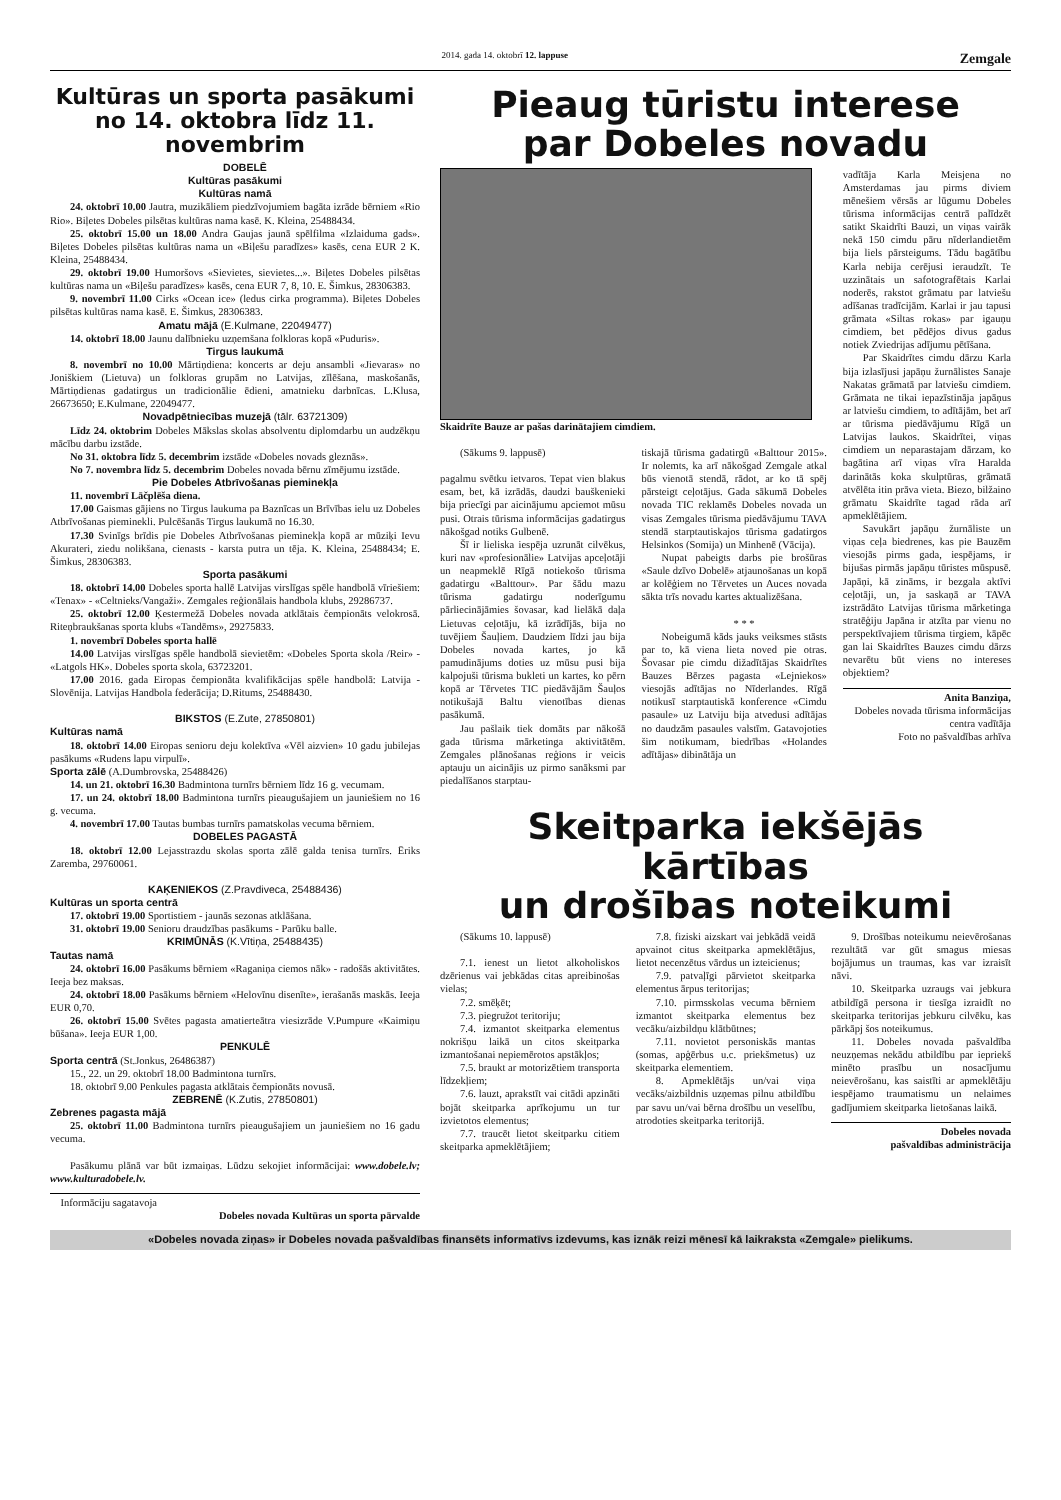2014. gada 14. oktobrī 12. lappuse Zemgale
Kultūras un sporta pasākumi
no 14. oktobra līdz 11. novembrim
DOBELĒ
Kultūras pasākumi
Kultūras namā
24. oktobrī 10.00 Jautra, muzikāliem piedzīvojumiem bagāta izrāde bērniem «Rio Rio». Biļetes Dobeles pilsētas kultūras nama kasē. K. Kleina, 25488434.
25. oktobrī 15.00 un 18.00 Andra Gaujas jaunā spēlfilma «Izlaiduma gads». Biļetes Dobeles pilsētas kultūras nama un «Biļešu paradīzes» kasēs, cena EUR 2 K. Kleina, 25488434.
29. oktobrī 19.00 Humoršovs «Sievietes, sievietes...». Biļetes Dobeles pilsētas kultūras nama un «Biļešu paradīzes» kasēs, cena EUR 7, 8, 10. E. Šimkus, 28306383.
9. novembrī 11.00 Cirks «Ocean ice» (ledus cirka programma). Biļetes Dobeles pilsētas kultūras nama kasē. E. Šimkus, 28306383.
Amatu mājā (E.Kulmane, 22049477)
14. oktobrī 18.00 Jaunu dalībnieku uzņemšana folkloras kopā «Puduris».
Tirgus laukumā
8. novembrī no 10.00 Mārtiņdiena: koncerts ar deju ansambli «Jievaras» no Joniškiem (Lietuva) un folkloras grupām no Latvijas, zīlēšana, maskošanās, Mārtiņdienas gadatirgus un tradicionālie ēdieni, amatnieku darbnīcas. L.Klusa, 26673650; E.Kulmane, 22049477.
Novadpētniecības muzejā (tālr. 63721309)
Līdz 24. oktobrim Dobeles Mākslas skolas absolventu diplomdarbu un audzēkņu mācību darbu izstāde.
No 31. oktobra līdz 5. decembrim izstāde «Dobeles novads gleznās».
No 7. novembra līdz 5. decembrim Dobeles novada bērnu zīmējumu izstāde.
Pie Dobeles Atbrīvošanas pieminekļa
11. novembrī Lāčplēša diena.
17.00 Gaismas gājiens no Tirgus laukuma pa Baznīcas un Brīvības ielu uz Dobeles Atbrīvošanas pieminekli. Pulcēšanās Tirgus laukumā no 16.30.
17.30 Svinīgs brīdis pie Dobeles Atbrīvošanas pieminekļa kopā ar mūziķi Ievu Akurateri, ziedu nolikšana, cienasts - karsta putra un tēja. K. Kleina, 25488434; E. Šimkus, 28306383.
Sporta pasākumi
18. oktobrī 14.00 Dobeles sporta hallē Latvijas virslīgas spēle handbolā vīriešiem: «Tenax» - «Celtnieks/Vangaži». Zemgales reģionālais handbola klubs, 29286737.
25. oktobrī 12.00 Ķestermežā Dobeles novada atklātais čempionāts velokrosā. Riteņbraukšanas sporta klubs «Tandēms», 29275833.
1. novembrī Dobeles sporta hallē
14.00 Latvijas virslīgas spēle handbolā sievietēm: «Dobeles Sporta skola /Reir» - «Latgols HK». Dobeles sporta skola, 63723201.
17.00 2016. gada Eiropas čempionāta kvalifikācijas spēle handbolā: Latvija - Slovēnija. Latvijas Handbola federācija; D.Ritums, 25488430.
BIKSTOS (E.Zute, 27850801)
Kultūras namā
18. oktobrī 14.00 Eiropas senioru deju kolektīva «Vēl aizvien» 10 gadu jubilejas pasākums «Rudens lapu virpulī».
Sporta zālē (A.Dumbrovska, 25488426)
14. un 21. oktobrī 16.30 Badmintona turnīrs bērniem līdz 16 g. vecumam.
17. un 24. oktobrī 18.00 Badmintona turnīrs pieaugušajiem un jauniešiem no 16 g. vecuma.
4. novembrī 17.00 Tautas bumbas turnīrs pamatskolas vecuma bērniem.
DOBELES PAGASTĀ
18. oktobrī 12.00 Lejasstrazdu skolas sporta zālē galda tenisa turnīrs. Ēriks Zaremba, 29760061.
KAĶENIEKOS (Z.Pravdiveca, 25488436)
Kultūras un sporta centrā
17. oktobrī 19.00 Sportistiem - jaunās sezonas atklāšana.
31. oktobrī 19.00 Senioru draudzības pasākums - Parūku balle.
KRIMŪNĀS (K.Vītiņa, 25488435)
Tautas namā
24. oktobrī 16.00 Pasākums bērniem «Raganiņa ciemos nāk» - radošās aktivitātes. Ieeja bez maksas.
24. oktobrī 18.00 Pasākums bērniem «Helovīnu disenīte», ierašanās maskās. Ieeja EUR 0,70.
26. oktobrī 15.00 Svētes pagasta amatierteātra viesizrāde V.Pumpure «Kaimiņu būšana». Ieeja EUR 1,00.
PENKULĒ
Sporta centrā (St.Jonkus, 26486387)
15., 22. un 29. oktobrī 18.00 Badmintona turnīrs.
18. oktobrī 9.00 Penkules pagasta atklātais čempionāts novusā.
ZEBRENĒ (K.Zutis, 27850801)
Zebrenes pagasta mājā
25. oktobrī 11.00 Badmintona turnīrs pieaugušajiem un jauniešiem no 16 gadu vecuma.
Pasākumu plānā var būt izmaiņas. Lūdzu sekojiet informācijai: www.dobele.lv; www.kulturadobele.lv.
Informāciju sagatavoja
Dobeles novada Kultūras un sporta pārvalde
Pieaug tūristu interese
par Dobeles novadu
Skaidrīte Bauze ar pašas darinātajiem cimdiem.
(Sākums 9. lappusē)
pagalmu svētku ietvaros. Tepat vien blakus esam, bet, kā izrādās, daudzi bauškenieki bija priecīgi par aicinājumu apciemot mūsu pusi. Otrais tūrisma informācijas gadatirgus nākošgad notiks Gulbenē.
Šī ir lieliska iespēja uzrunāt cilvēkus, kuri nav «profesionālie» Latvijas apceļotāji un neapmeklē Rīgā notiekošo tūrisma gadatirgu «Balttour». Par šādu mazu tūrisma gadatirgu noderīgumu pārliecinājāmies šovasar, kad lielākā daļa Lietuvas ceļotāju, kā izrādījās, bija no tuvējiem Šauļiem. Daudziem līdzi jau bija Dobeles novada kartes, jo kā pamudinājums doties uz mūsu pusi bija kalpojuši tūrisma bukleti un kartes, ko pērn kopā ar Tērvetes TIC piedāvājām Šauļos notikušajā Baltu vienotības dienas pasākumā.
Jau pašlaik tiek domāts par nākošā gada tūrisma mārketinga aktivitātēm. Zemgales plānošanas reģions ir veicis aptauju un aicinājis uz pirmo sanāksmi par piedalīšanos starptau-
tiskajā tūrisma gadatirgū «Balttour 2015». Ir nolemts, ka arī nākošgad Zemgale atkal būs vienotā stendā, rādot, ar ko tā spēj pārsteigt ceļotājus. Gada sākumā Dobeles novada TIC reklamēs Dobeles novada un visas Zemgales tūrisma piedāvājumu TAVA stendā starptautiskajos tūrisma gadatirgos Helsinkos (Somija) un Minhenē (Vācija).
Nupat pabeigts darbs pie brošūras «Saule dzīvo Dobelē» atjaunošanas un kopā ar kolēģiem no Tērvetes un Auces novada sākta trīs novadu kartes aktualizēšana.
* * *
Nobeigumā kāds jauks veiksmes stāsts par to, kā viena lieta noved pie otras. Šovasar pie cimdu dižadītājas Skaidrītes Bauzes Bērzes pagasta «Lejniekos» viesojās adītājas no Nīderlandes. Rīgā notikusī starptautiskā konference «Cimdu pasaule» uz Latviju bija atvedusi adītājas no daudzām pasaules valstīm. Gatavojoties šim notikumam, biedrības «Holandes adītājas» dibinātāja un
vadītāja Karla Meisjena no Amsterdamas jau pirms diviem mēnešiem vērsās ar lūgumu Dobeles tūrisma informācijas centrā palīdzēt satikt Skaidrīti Bauzi, un viņas vairāk nekā 150 cimdu pāru nīderlandietēm bija liels pārsteigums. Tādu bagātību Karla nebija cerējusi ieraudzīt. Te uzzinātais un safotografētais Karlai noderēs, rakstot grāmatu par latviešu adīšanas tradīcijām. Karlai ir jau tapusi grāmata «Siltas rokas» par igauņu cimdiem, bet pēdējos divus gadus notiek Zviedrijas adījumu pētīšana.
Par Skaidrītes cimdu dārzu Karla bija izlasījusi japāņu žurnālistes Sanaje Nakatas grāmatā par latviešu cimdiem. Grāmata ne tikai iepazīstināja japāņus ar latviešu cimdiem, to adītājām, bet arī ar tūrisma piedāvājumu Rīgā un Latvijas laukos. Skaidrītei, viņas cimdiem un neparastajam dārzam, ko bagātina arī viņas vīra Haralda darinātās koka skulptūras, grāmatā atvēlēta itin prāva vieta. Biezo, bilžaino grāmatu Skaidrīte tagad rāda arī apmeklētājiem.
Savukārt japāņu žurnāliste un viņas ceļa biedrenes, kas pie Bauzēm viesojās pirms gada, iespējams, ir bijušas pirmās japāņu tūristes mūspusē. Japāņi, kā zināms, ir bezgala aktīvi ceļotāji, un, ja saskaņā ar TAVA izstrādāto Latvijas tūrisma mārketinga stratēģiju Japāna ir atzīta par vienu no perspektīvajiem tūrisma tirgiem, kāpēc gan lai Skaidrītes Bauzes cimdu dārzs nevarētu būt viens no intereses objektiem?
Anita Banziņa,
Dobeles novada tūrisma informācijas centra vadītāja
Foto no pašvaldības arhīva
Skeitparka iekšējās kārtības
un drošības noteikumi
(Sākums 10. lappusē)
7.1. ienest un lietot alkoholiskos dzērienus vai jebkādas citas apreibinošas vielas;
7.2. smēķēt;
7.3. piegružot teritoriju;
7.4. izmantot skeitparka elementus nokrišņu laikā un citos skeitparka izmantošanai nepiemērotos apstākļos;
7.5. braukt ar motorizētiem transporta līdzekļiem;
7.6. lauzt, aprakstīt vai citādi apzināti bojāt skeitparka aprīkojumu un tur izvietotos elementus;
7.7. traucēt lietot skeitparku citiem skeitparka apmeklētājiem;
7.8. fiziski aizskart vai jebkādā veidā apvainot citus skeitparka apmeklētājus, lietot necenzētus vārdus un izteicienus;
7.9. patvaļīgi pārvietot skeitparka elementus ārpus teritorijas;
7.10. pirmsskolas vecuma bērniem izmantot skeitparka elementus bez vecāku/aizbildņu klātbūtnes;
7.11. novietot personiskās mantas (somas, apģērbus u.c. priekšmetus) uz skeitparka elementiem.
8. Apmeklētājs un/vai viņa vecāks/aizbildnis uzņemas pilnu atbildību par savu un/vai bērna drošību un veselību, atrodoties skeitparka teritorijā.
9. Drošības noteikumu neievērošanas rezultātā var gūt smagus miesas bojājumus un traumas, kas var izraisīt nāvi.
10. Skeitparka uzraugs vai jebkura atbildīgā persona ir tiesīga izraidīt no skeitparka teritorijas jebkuru cilvēku, kas pārkāpj šos noteikumus.
11. Dobeles novada pašvaldība neuzņemas nekādu atbildību par iepriekš minēto prasību un nosacījumu neievērošanu, kas saistīti ar apmeklētāju iespējamo traumatismu un nelaimes gadījumiem skeitparka lietošanas laikā.
Dobeles novada
pašvaldības administrācija
«Dobeles novada ziņas» ir Dobeles novada pašvaldības finansēts informatīvs izdevums, kas iznāk reizi mēnesī kā laikraksta «Zemgale» pielikums.